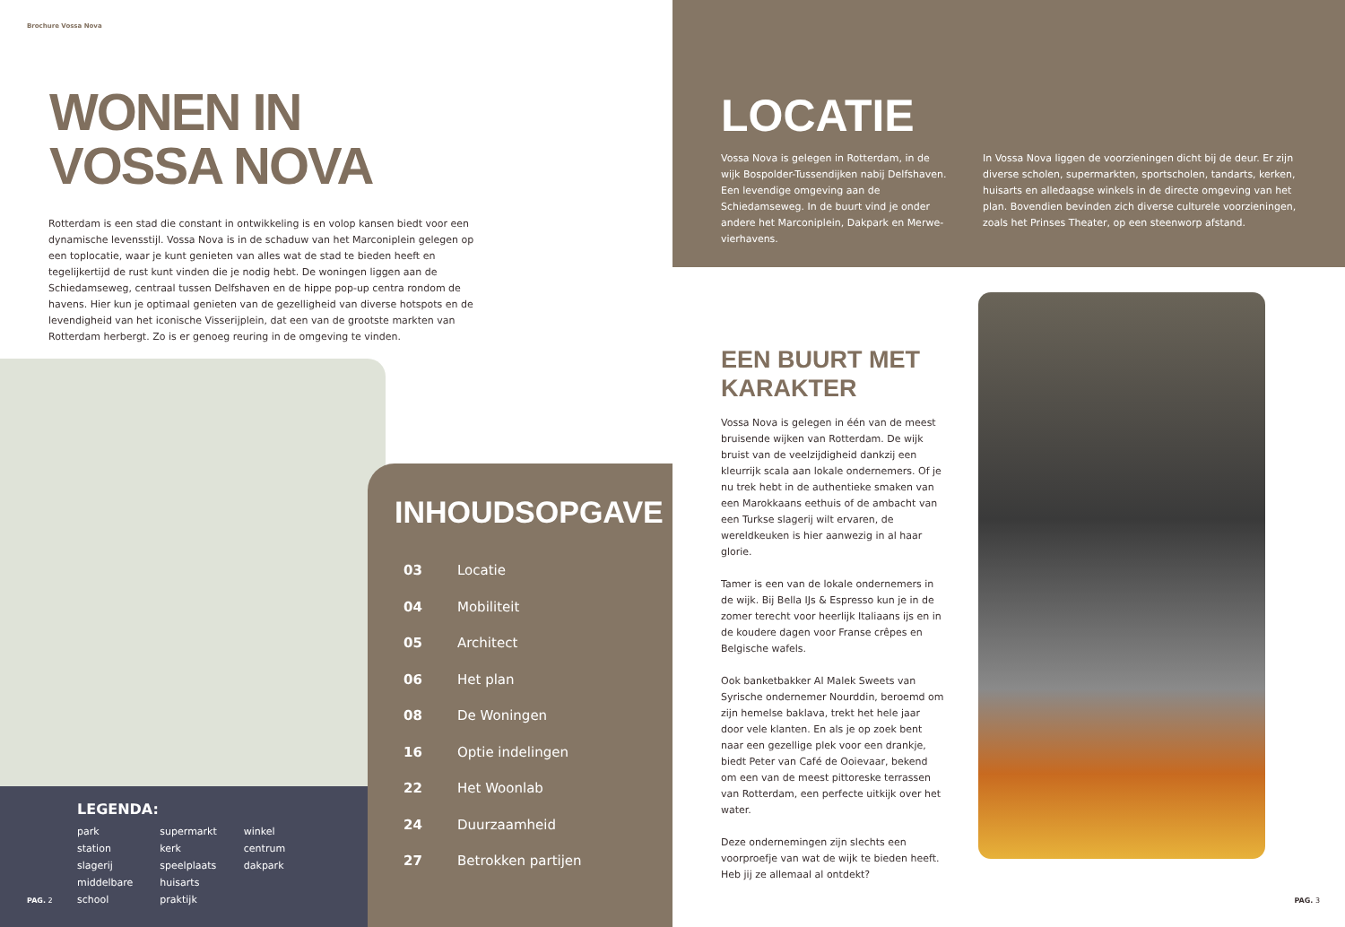Brochure Vossa Nova
WONEN IN
VOSSA NOVA
Rotterdam is een stad die constant in ontwikkeling is en volop kansen biedt voor een dynamische levensstijl. Vossa Nova is in de schaduw van het Marconiplein gelegen op een toplocatie, waar je kunt genieten van alles wat de stad te bieden heeft en tegelijkertijd de rust kunt vinden die je nodig hebt. De woningen liggen aan de Schiedamseweg, centraal tussen Delfshaven en de hippe pop-up centra rondom de havens. Hier kun je optimaal genieten van de gezelligheid van diverse hotspots en de levendigheid van het iconische Visserijplein, dat een van de grootste markten van Rotterdam herbergt. Zo is er genoeg reuring in de omgeving te vinden.
LEGENDA:
park
station
slagerij
middelbare
school
supermarkt
kerk
speelplaats
huisarts
praktijk
winkel
centrum
dakpark
PAG. 2
INHOUDSOPGAVE
| 03 | Locatie |
| 04 | Mobiliteit |
| 05 | Architect |
| 06 | Het plan |
| 08 | De Woningen |
| 16 | Optie indelingen |
| 22 | Het Woonlab |
| 24 | Duurzaamheid |
| 27 | Betrokken partijen |
LOCATIE
Vossa Nova is gelegen in Rotterdam, in de wijk Bospolder-Tussendijken nabij Delfshaven. Een levendige omgeving aan de Schiedamseweg. In de buurt vind je onder andere het Marconiplein, Dakpark en Merwe-vierhavens.
In Vossa Nova liggen de voorzieningen dicht bij de deur. Er zijn diverse scholen, supermarkten, sportscholen, tandarts, kerken, huisarts en alledaagse winkels in de directe omgeving van het plan. Bovendien bevinden zich diverse culturele voorzieningen, zoals het Prinses Theater, op een steenworp afstand.
EEN BUURT MET KARAKTER
Vossa Nova is gelegen in één van de meest bruisende wijken van Rotterdam. De wijk bruist van de veelzijdigheid dankzij een kleurrijk scala aan lokale ondernemers. Of je nu trek hebt in de authentieke smaken van een Marokkaans eethuis of de ambacht van een Turkse slagerij wilt ervaren, de wereldkeuken is hier aanwezig in al haar glorie.
Tamer is een van de lokale ondernemers in de wijk. Bij Bella IJs & Espresso kun je in de zomer terecht voor heerlijk Italiaans ijs en in de koudere dagen voor Franse crêpes en Belgische wafels.
Ook banketbakker Al Malek Sweets van Syrische ondernemer Nourddin, beroemd om zijn hemelse baklava, trekt het hele jaar door vele klanten. En als je op zoek bent naar een gezellige plek voor een drankje, biedt Peter van Café de Ooievaar, bekend om een van de meest pittoreske terrassen van Rotterdam, een perfecte uitkijk over het water.
Deze ondernemingen zijn slechts een voorproefje van wat de wijk te bieden heeft. Heb jij ze allemaal al ontdekt?
PAG. 3